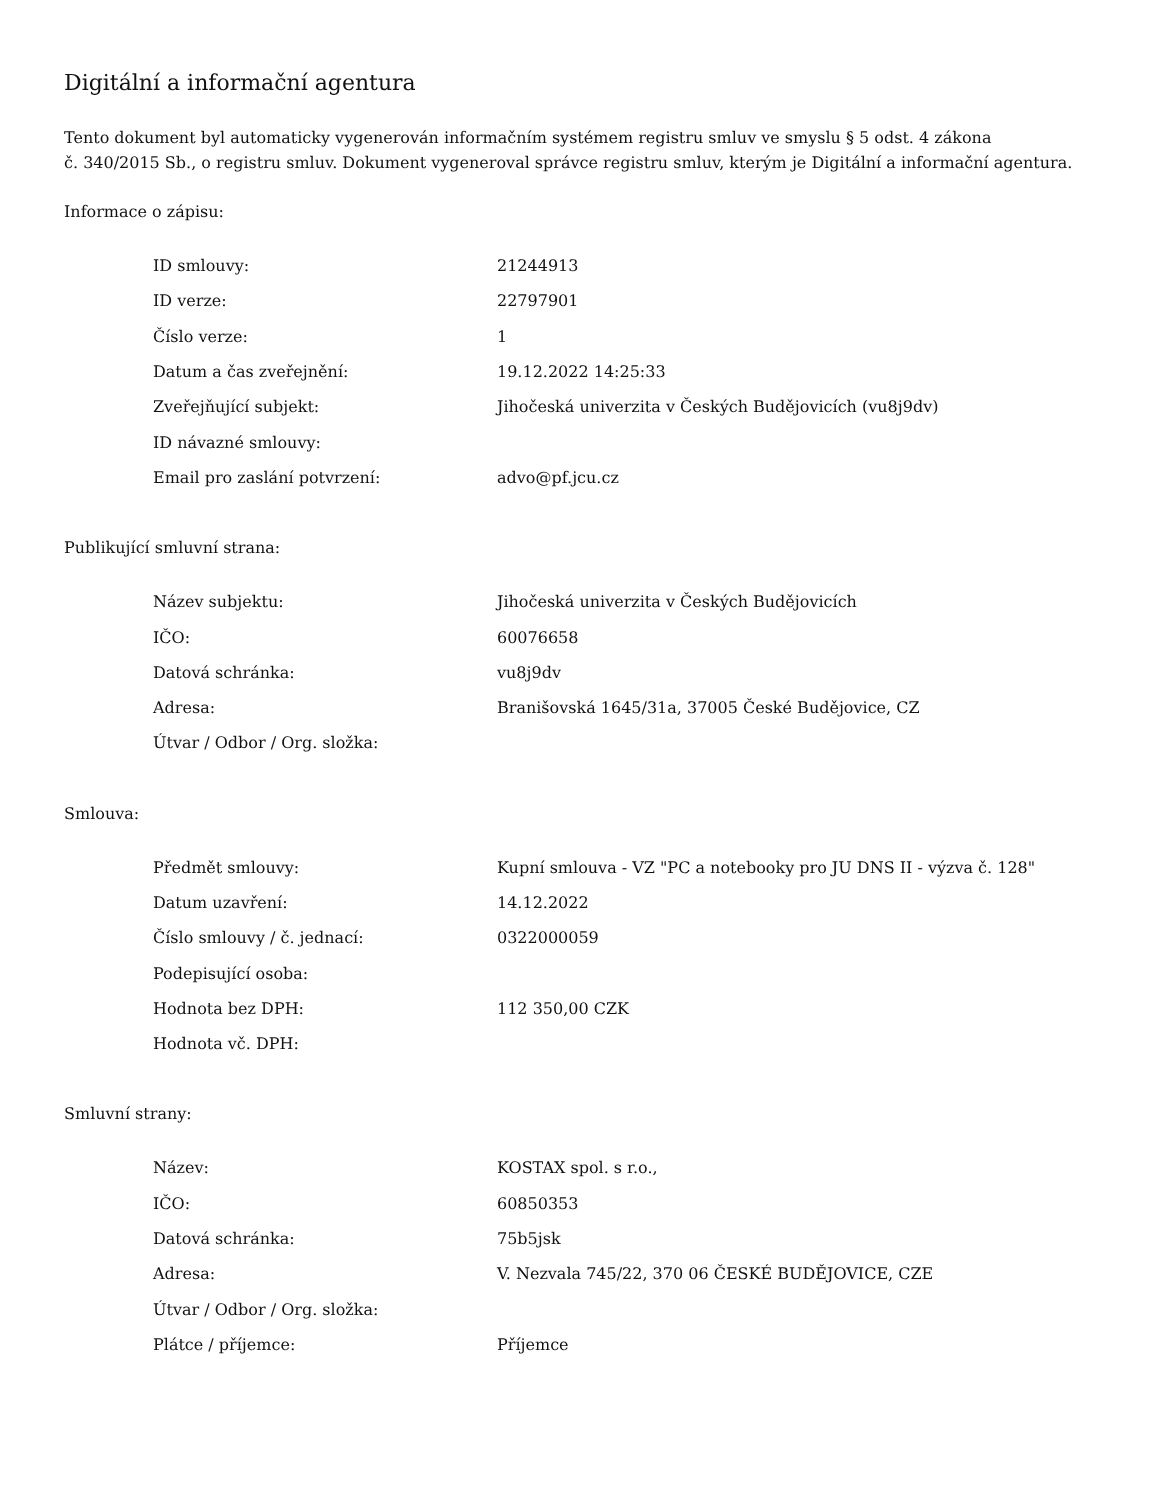Digitální a informační agentura
Tento dokument byl automaticky vygenerován informačním systémem registru smluv ve smyslu § 5 odst. 4 zákona
č. 340/2015 Sb., o registru smluv. Dokument vygeneroval správce registru smluv, kterým je Digitální a informační agentura.
Informace o zápisu:
| ID smlouvy: | 21244913 |
| ID verze: | 22797901 |
| Číslo verze: | 1 |
| Datum a čas zveřejnění: | 19.12.2022 14:25:33 |
| Zveřejňující subjekt: | Jihočeská univerzita v Českých Budějovicích (vu8j9dv) |
| ID návazné smlouvy: | |
| Email pro zaslání potvrzení: | advo@pf.jcu.cz |
Publikující smluvní strana:
| Název subjektu: | Jihočeská univerzita v Českých Budějovicích |
| IČO: | 60076658 |
| Datová schránka: | vu8j9dv |
| Adresa: | Branišovská 1645/31a, 37005 České Budějovice, CZ |
| Útvar / Odbor / Org. složka: | |
Smlouva:
| Předmět smlouvy: | Kupní smlouva - VZ "PC a notebooky pro JU DNS II - výzva č. 128" |
| Datum uzavření: | 14.12.2022 |
| Číslo smlouvy / č. jednací: | 0322000059 |
| Podepisující osoba: | |
| Hodnota bez DPH: | 112 350,00 CZK |
| Hodnota vč. DPH: | |
Smluvní strany:
| Název: | KOSTAX spol. s r.o., |
| IČO: | 60850353 |
| Datová schránka: | 75b5jsk |
| Adresa: | V. Nezvala 745/22, 370 06 ČESKÉ BUDĚJOVICE, CZE |
| Útvar / Odbor / Org. složka: | |
| Plátce / příjemce: | Příjemce |